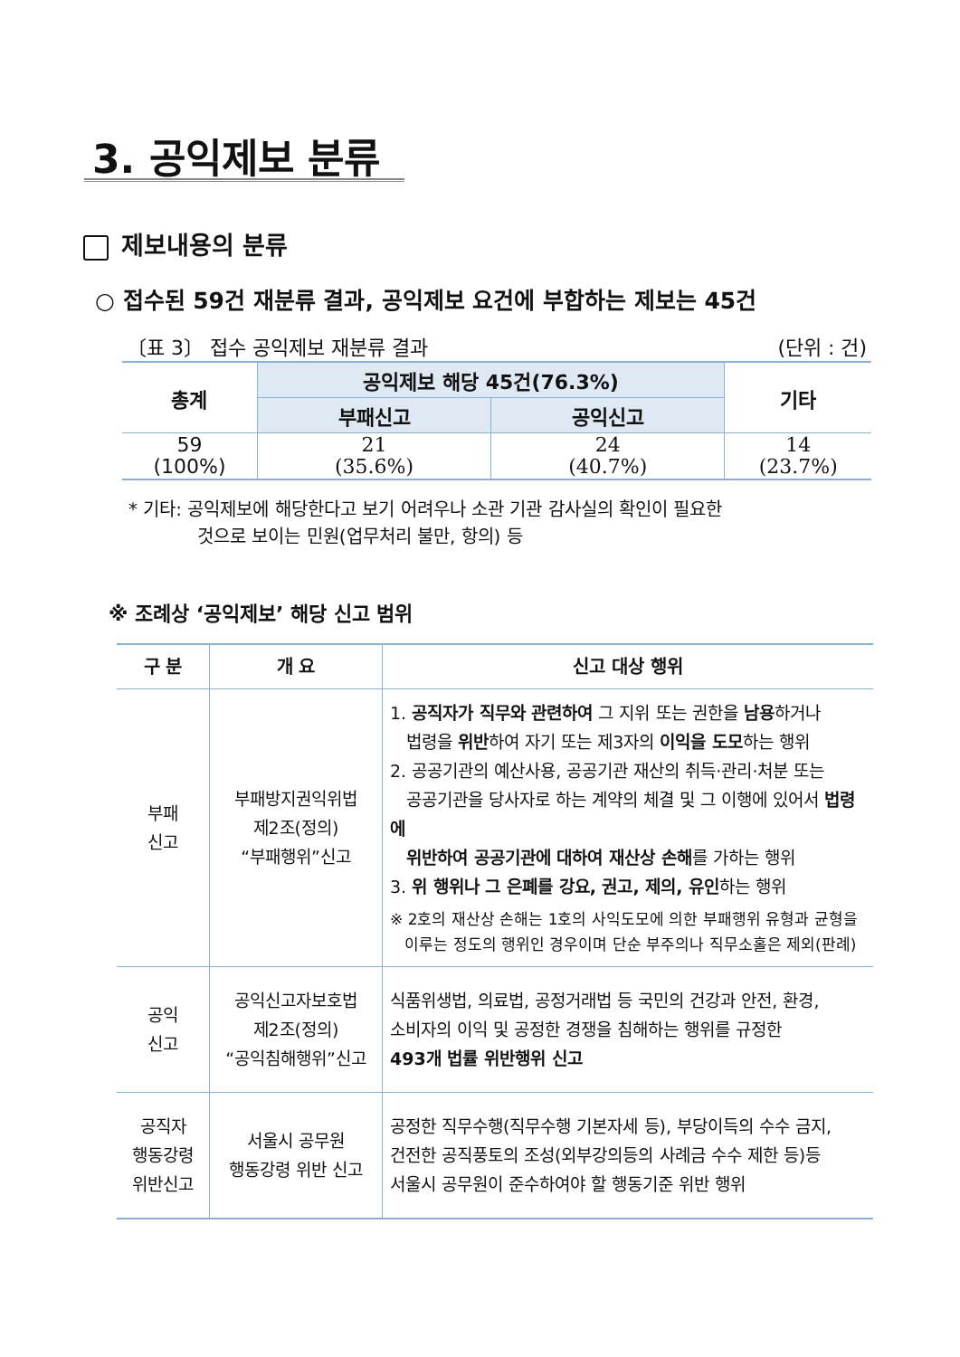3. 공익제보 분류
제보내용의 분류
○ 접수된 59건 재분류 결과, 공익제보 요건에 부합하는 제보는 45건
〔표 3〕 접수 공익제보 재분류 결과 (단위 : 건)
| 총계 | 공익제보 해당 45건(76.3%) | | 기타 |
| --- | --- | --- | --- |
| | 부패신고 | 공익신고 | |
| 59 (100%) | 21 (35.6%) | 24 (40.7%) | 14 (23.7%) |
* 기타: 공익제보에 해당한다고 보기 어려우나 소관 기관 감사실의 확인이 필요한
것으로 보이는 민원(업무처리 불만, 항의) 등
※ 조례상 ‘공익제보’ 해당 신고 범위
| 구 분 | 개 요 | 신고 대상 행위 |
| --- | --- | --- |
| 부패 신고 | 부패방지권익위법 제2조(정의) “부패행위”신고 | 1. 공직자가 직무와 관련하여 그 지위 또는 권한을 남용 하거나 법령을 위반 하여 자기 또는 제3자의 이익을 도모 하는 행위 2. 공공기관의 예산사용, 공공기관 재산의 취득·관리·처분 또는 공공기관을 당사자로 하는 계약의 체결 및 그 이행에 있어서 법령에 위반하여 공공기관에 대하여 재산상 손해 를 가하는 행위 3. 위 행위나 그 은폐를 강요, 권고, 제의, 유인 하는 행위 ※ 2호의 재산상 손해는 1호의 사익도모에 의한 부패행위 유형과 균형을 이루는 정도의 행위인 경우이며 단순 부주의나 직무소홀은 제외(판례) |
| 공익 신고 | 공익신고자보호법 제2조(정의) “공익침해행위”신고 | 식품위생법, 의료법, 공정거래법 등 국민의 건강과 안전, 환경, 소비자의 이익 및 공정한 경쟁을 침해하는 행위를 규정한 493개 법률 위반행위 신고 |
| 공직자 행동강령 위반신고 | 서울시 공무원 행동강령 위반 신고 | 공정한 직무수행(직무수행 기본자세 등), 부당이득의 수수 금지, 건전한 공직풍토의 조성(외부강의등의 사례금 수수 제한 등)등 서울시 공무원이 준수하여야 할 행동기준 위반 행위 |